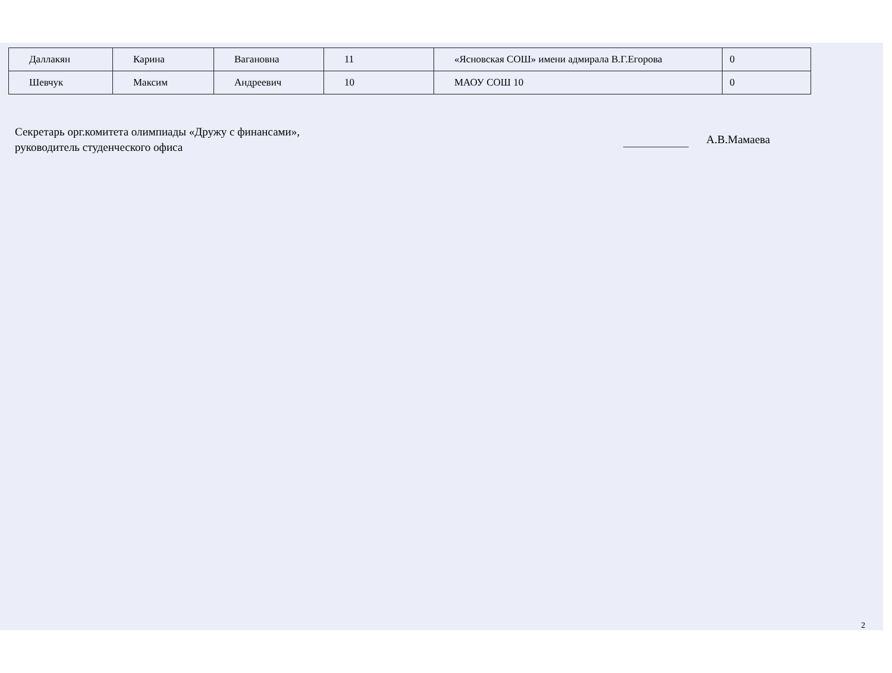| Даллакян | Карина | Вагановна | 11 | «Ясновская СОШ» имени адмирала В.Г.Егорова | 0 |
| Шевчук | Максим | Андреевич | 10 | МАОУ СОШ 10 | 0 |
Секретарь орг.комитета олимпиады «Дружу с финансами»,
руководитель студенческого офиса
А.В.Мамаева
2